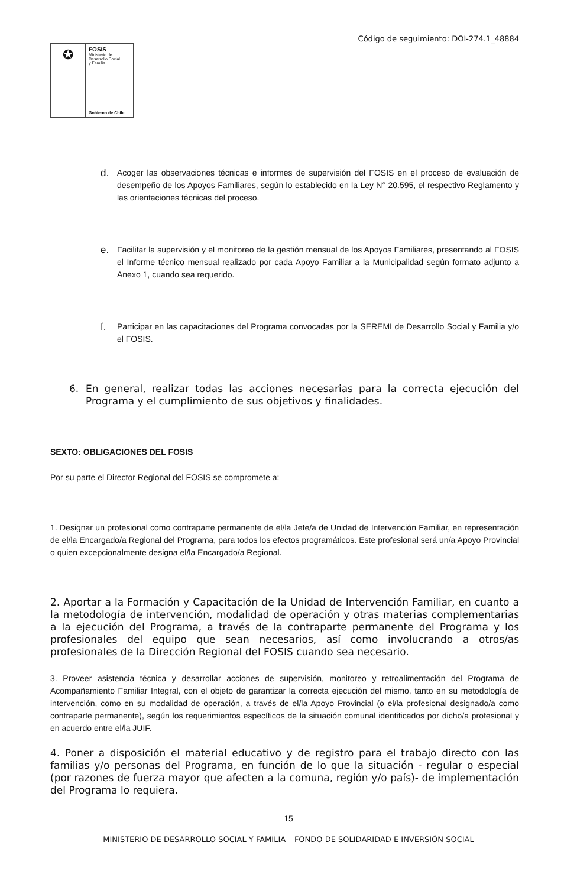Código de seguimiento: DOI-274.1_48884
✪
FOSIS
Ministerio de
Desarrollo Social
y Familia
Gobierno de Chile
d. Acoger las observaciones técnicas e informes de supervisión del FOSIS en el proceso de evaluación de desempeño de los Apoyos Familiares, según lo establecido en la Ley N° 20.595, el respectivo Reglamento y las orientaciones técnicas del proceso.
e. Facilitar la supervisión y el monitoreo de la gestión mensual de los Apoyos Familiares, presentando al FOSIS el Informe técnico mensual realizado por cada Apoyo Familiar a la Municipalidad según formato adjunto a Anexo 1, cuando sea requerido.
f. Participar en las capacitaciones del Programa convocadas por la SEREMI de Desarrollo Social y Familia y/o el FOSIS.
6. En general, realizar todas las acciones necesarias para la correcta ejecución del Programa y el cumplimiento de sus objetivos y finalidades.
SEXTO: OBLIGACIONES DEL FOSIS
Por su parte el Director Regional del FOSIS se compromete a:
1. Designar un profesional como contraparte permanente de el/la Jefe/a de Unidad de Intervención Familiar, en representación de el/la Encargado/a Regional del Programa, para todos los efectos programáticos. Este profesional será un/a Apoyo Provincial o quien excepcionalmente designa el/la Encargado/a Regional.
2. Aportar a la Formación y Capacitación de la Unidad de Intervención Familiar, en cuanto a la metodología de intervención, modalidad de operación y otras materias complementarias a la ejecución del Programa, a través de la contraparte permanente del Programa y los profesionales del equipo que sean necesarios, así como involucrando a otros/as profesionales de la Dirección Regional del FOSIS cuando sea necesario.
3. Proveer asistencia técnica y desarrollar acciones de supervisión, monitoreo y retroalimentación del Programa de Acompañamiento Familiar Integral, con el objeto de garantizar la correcta ejecución del mismo, tanto en su metodología de intervención, como en su modalidad de operación, a través de el/la Apoyo Provincial (o el/la profesional designado/a como contraparte permanente), según los requerimientos específicos de la situación comunal identificados por dicho/a profesional y en acuerdo entre el/la JUIF.
4. Poner a disposición el material educativo y de registro para el trabajo directo con las familias y/o personas del Programa, en función de lo que la situación - regular o especial (por razones de fuerza mayor que afecten a la comuna, región y/o país)- de implementación del Programa lo requiera.
15
MINISTERIO DE DESARROLLO SOCIAL Y FAMILIA – FONDO DE SOLIDARIDAD E INVERSIÓN SOCIAL